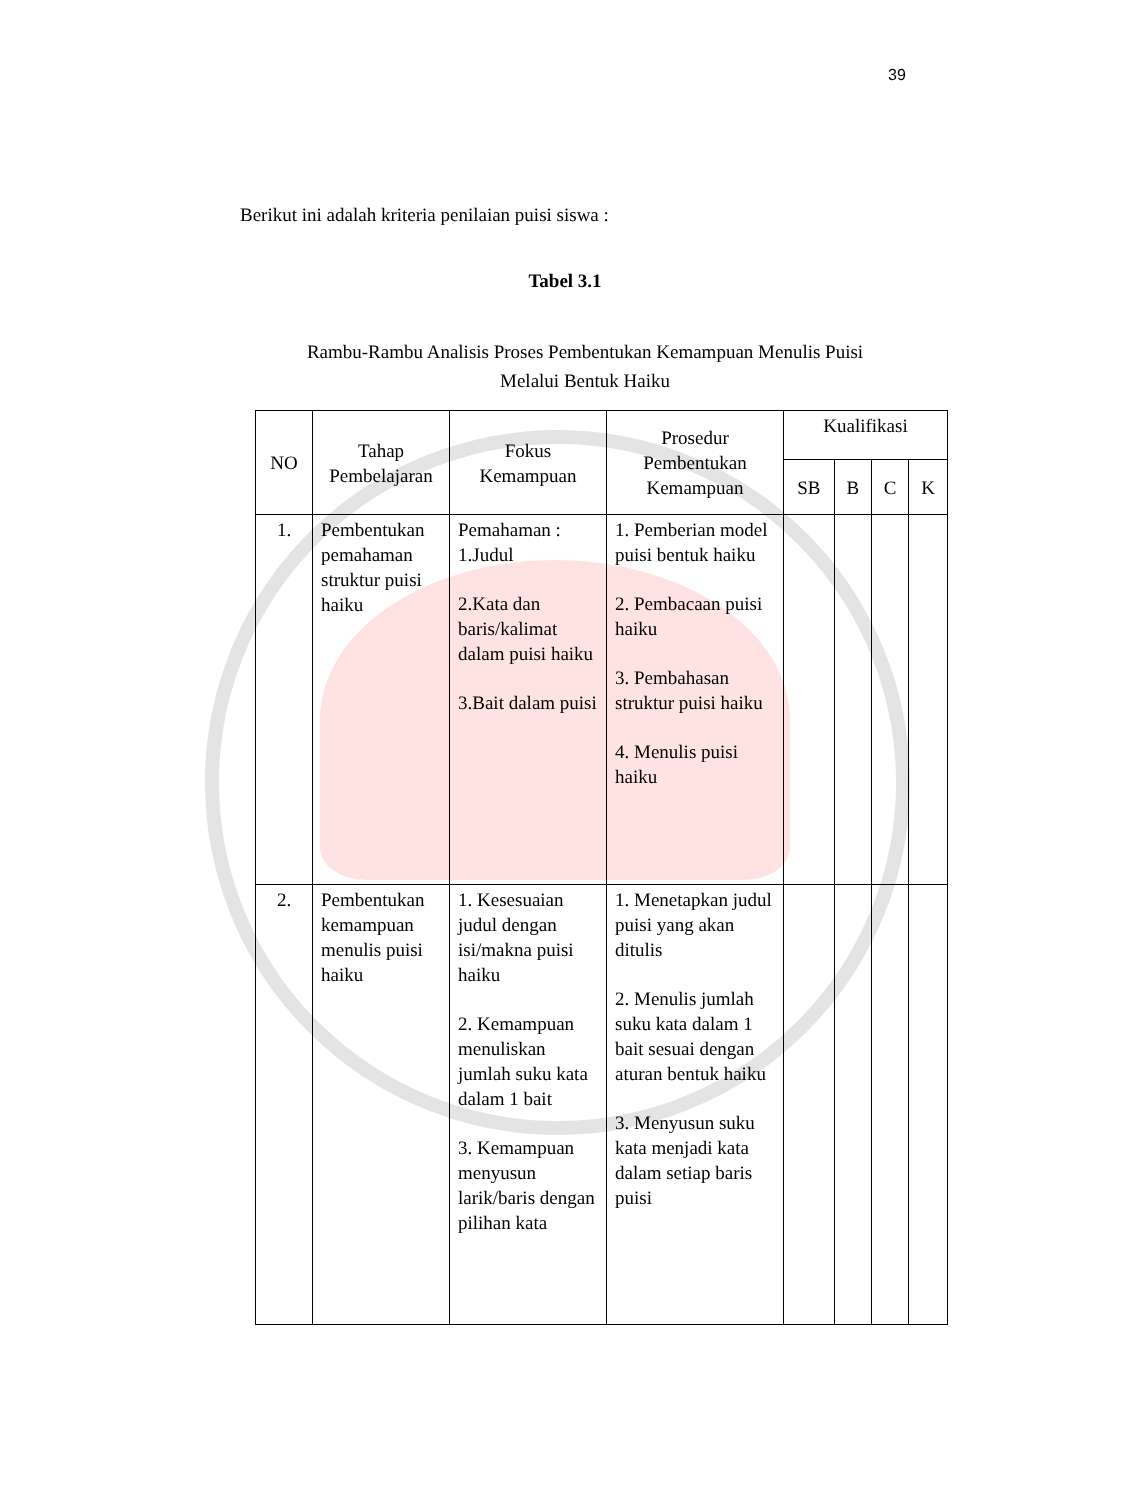39
Berikut ini adalah kriteria penilaian puisi siswa :
Tabel 3.1
Rambu-Rambu Analisis Proses Pembentukan Kemampuan Menulis Puisi
Melalui Bentuk Haiku
| NO | Tahap Pembelajaran | Fokus Kemampuan | Prosedur Pembentukan Kemampuan | Kualifikasi | | | |
| --- | --- | --- | --- | --- | --- | --- | --- |
| | | | | SB | B | C | K |
| 1. | Pembentukan pemahaman struktur puisi haiku | Pemahaman : 1.Judul 2.Kata dan baris/kalimat dalam puisi haiku 3.Bait dalam puisi | 1. Pemberian model puisi bentuk haiku 2. Pembacaan puisi haiku 3. Pembahasan struktur puisi haiku 4. Menulis puisi haiku | | | | |
| 2. | Pembentukan kemampuan menulis puisi haiku | 1. Kesesuaian judul dengan isi/makna puisi haiku 2. Kemampuan menuliskan jumlah suku kata dalam 1 bait 3. Kemampuan menyusun larik/baris dengan pilihan kata | 1. Menetapkan judul puisi yang akan ditulis 2. Menulis jumlah suku kata dalam 1 bait sesuai dengan aturan bentuk haiku 3. Menyusun suku kata menjadi kata dalam setiap baris puisi | | | | |